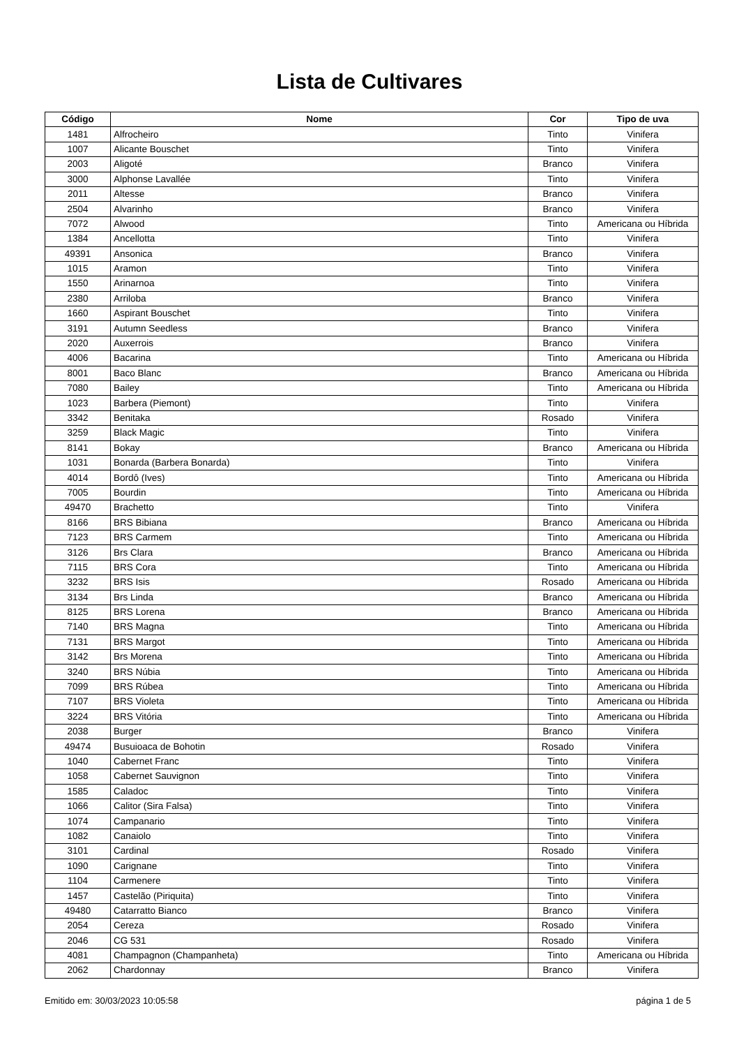Lista de Cultivares
| Código | Nome | Cor | Tipo de uva |
| --- | --- | --- | --- |
| 1481 | Alfrocheiro | Tinto | Vinifera |
| 1007 | Alicante Bouschet | Tinto | Vinifera |
| 2003 | Aligoté | Branco | Vinifera |
| 3000 | Alphonse Lavallée | Tinto | Vinifera |
| 2011 | Altesse | Branco | Vinifera |
| 2504 | Alvarinho | Branco | Vinifera |
| 7072 | Alwood | Tinto | Americana ou Híbrida |
| 1384 | Ancellotta | Tinto | Vinifera |
| 49391 | Ansonica | Branco | Vinifera |
| 1015 | Aramon | Tinto | Vinifera |
| 1550 | Arinarnoa | Tinto | Vinifera |
| 2380 | Arriloba | Branco | Vinifera |
| 1660 | Aspirant Bouschet | Tinto | Vinifera |
| 3191 | Autumn Seedless | Branco | Vinifera |
| 2020 | Auxerrois | Branco | Vinifera |
| 4006 | Bacarina | Tinto | Americana ou Híbrida |
| 8001 | Baco Blanc | Branco | Americana ou Híbrida |
| 7080 | Bailey | Tinto | Americana ou Híbrida |
| 1023 | Barbera (Piemont) | Tinto | Vinifera |
| 3342 | Benitaka | Rosado | Vinifera |
| 3259 | Black Magic | Tinto | Vinifera |
| 8141 | Bokay | Branco | Americana ou Híbrida |
| 1031 | Bonarda (Barbera Bonarda) | Tinto | Vinifera |
| 4014 | Bordô (Ives) | Tinto | Americana ou Híbrida |
| 7005 | Bourdin | Tinto | Americana ou Híbrida |
| 49470 | Brachetto | Tinto | Vinifera |
| 8166 | BRS Bibiana | Branco | Americana ou Híbrida |
| 7123 | BRS Carmem | Tinto | Americana ou Híbrida |
| 3126 | Brs Clara | Branco | Americana ou Híbrida |
| 7115 | BRS Cora | Tinto | Americana ou Híbrida |
| 3232 | BRS Isis | Rosado | Americana ou Híbrida |
| 3134 | Brs Linda | Branco | Americana ou Híbrida |
| 8125 | BRS Lorena | Branco | Americana ou Híbrida |
| 7140 | BRS Magna | Tinto | Americana ou Híbrida |
| 7131 | BRS Margot | Tinto | Americana ou Híbrida |
| 3142 | Brs Morena | Tinto | Americana ou Híbrida |
| 3240 | BRS Núbia | Tinto | Americana ou Híbrida |
| 7099 | BRS Rúbea | Tinto | Americana ou Híbrida |
| 7107 | BRS Violeta | Tinto | Americana ou Híbrida |
| 3224 | BRS Vitória | Tinto | Americana ou Híbrida |
| 2038 | Burger | Branco | Vinifera |
| 49474 | Busuioaca de Bohotin | Rosado | Vinifera |
| 1040 | Cabernet Franc | Tinto | Vinifera |
| 1058 | Cabernet Sauvignon | Tinto | Vinifera |
| 1585 | Caladoc | Tinto | Vinifera |
| 1066 | Calitor (Sira Falsa) | Tinto | Vinifera |
| 1074 | Campanario | Tinto | Vinifera |
| 1082 | Canaiolo | Tinto | Vinifera |
| 3101 | Cardinal | Rosado | Vinifera |
| 1090 | Carignane | Tinto | Vinifera |
| 1104 | Carmenere | Tinto | Vinifera |
| 1457 | Castelão (Piriquita) | Tinto | Vinifera |
| 49480 | Catarratto Bianco | Branco | Vinifera |
| 2054 | Cereza | Rosado | Vinifera |
| 2046 | CG 531 | Rosado | Vinifera |
| 4081 | Champagnon (Champanheta) | Tinto | Americana ou Híbrida |
| 2062 | Chardonnay | Branco | Vinifera |
Emitido em: 30/03/2023 10:05:58 página 1 de 5